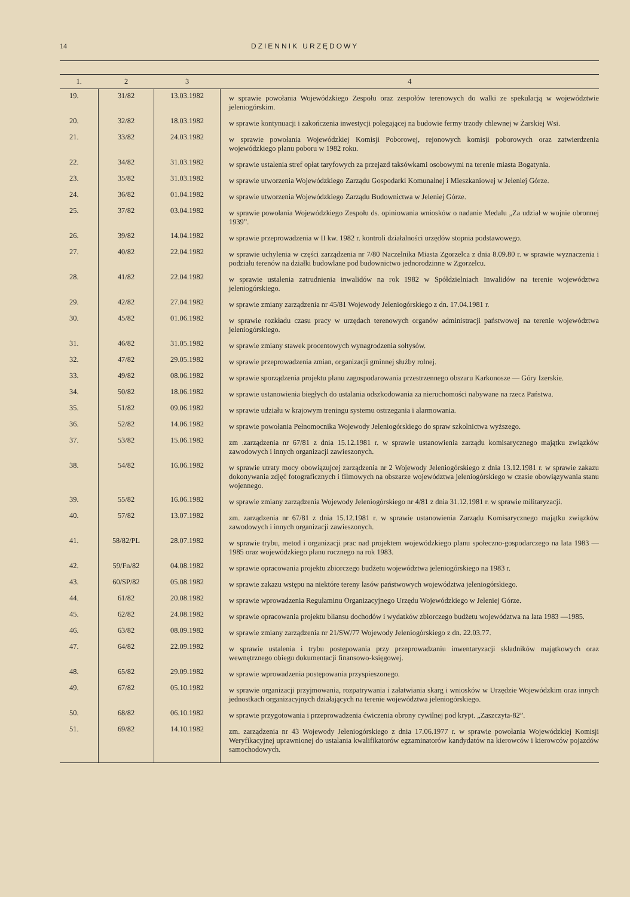14 DZIENNIK URZĘDOWY
| 1. | 2 | 3 | 4 |
| --- | --- | --- | --- |
| 19. | 31/82 | 13.03.1982 | w sprawie powołania Wojewódzkiego Zespołu oraz zespołów terenowych do walki ze spekulacją w województwie jeleniogórskim. |
| 20. | 32/82 | 18.03.1982 | w sprawie kontynuacji i zakończenia inwestycji polegającej na budowie fermy trzody chlewnej w Żarskiej Wsi. |
| 21. | 33/82 | 24.03.1982 | w sprawie powołania Wojewódzkiej Komisji Poborowej, rejonowych komisji poborowych oraz zatwierdzenia wojewódzkiego planu poboru w 1982 roku. |
| 22. | 34/82 | 31.03.1982 | w sprawie ustalenia stref opłat taryfowych za przejazd taksówkami osobowymi na terenie miasta Bogatynia. |
| 23. | 35/82 | 31.03.1982 | w sprawie utworzenia Wojewódzkiego Zarządu Gospodarki Komunalnej i Mieszkaniowej w Jeleniej Górze. |
| 24. | 36/82 | 01.04.1982 | w sprawie utworzenia Wojewódzkiego Zarządu Budownictwa w Jeleniej Górze. |
| 25. | 37/82 | 03.04.1982 | w sprawie powołania Wojewódzkiego Zespołu ds. opiniowania wniosków o nadanie Medalu „Za udział w wojnie obronnej 1939”. |
| 26. | 39/82 | 14.04.1982 | w sprawie przeprowadzenia w II kw. 1982 r. kontroli działalności urzędów stopnia podstawowego. |
| 27. | 40/82 | 22.04.1982 | w sprawie uchylenia w części zarządzenia nr 7/80 Naczelnika Miasta Zgorzelca z dnia 8.09.80 r. w sprawie wyznaczenia i podziału terenów na działki budowlane pod budownictwo jednorodzinne w Zgorzelcu. |
| 28. | 41/82 | 22.04.1982 | w sprawie ustalenia zatrudnienia inwalidów na rok 1982 w Spółdzielniach Inwalidów na terenie województwa jeleniogórskiego. |
| 29. | 42/82 | 27.04.1982 | w sprawie zmiany zarządzenia nr 45/81 Wojewody Jeleniogórskiego z dn. 17.04.1981 r. |
| 30. | 45/82 | 01.06.1982 | w sprawie rozkładu czasu pracy w urzędach terenowych organów administracji państwowej na terenie województwa jeleniogórskiego. |
| 31. | 46/82 | 31.05.1982 | w sprawie zmiany stawek procentowych wynagrodzenia sołtysów. |
| 32. | 47/82 | 29.05.1982 | w sprawie przeprowadzenia zmian, organizacji gminnej służby rolnej. |
| 33. | 49/82 | 08.06.1982 | w sprawie sporządzenia projektu planu zagospodarowania przestrzennego obszaru Karkonosze — Góry Izerskie. |
| 34. | 50/82 | 18.06.1982 | w sprawie ustanowienia biegłych do ustalania odszkodowania za nieruchomości nabywane na rzecz Państwa. |
| 35. | 51/82 | 09.06.1982 | w sprawie udziału w krajowym treningu systemu ostrzegania i alarmowania. |
| 36. | 52/82 | 14.06.1982 | w sprawie powołania Pełnomocnika Wojewody Jeleniogórskiego do spraw szkolnictwa wyższego. |
| 37. | 53/82 | 15.06.1982 | zm .zarządzenia nr 67/81 z dnia 15.12.1981 r. w sprawie ustanowienia zarządu komisarycznego majątku związków zawodowych i innych organizacji zawieszonych. |
| 38. | 54/82 | 16.06.1982 | w sprawie utraty mocy obowiązujcej zarządzenia nr 2 Wojewody Jeleniogórskiego z dnia 13.12.1981 r. w sprawie zakazu dokonywania zdjęć fotograficznych i filmowych na obszarze województwa jeleniogórskiego w czasie obowiązywania stanu wojennego. |
| 39. | 55/82 | 16.06.1982 | w sprawie zmiany zarządzenia Wojewody Jeleniogórskiego nr 4/81 z dnia 31.12.1981 r. w sprawie militaryzacji. |
| 40. | 57/82 | 13.07.1982 | zm. zarządzenia nr 67/81 z dnia 15.12.1981 r. w sprawie ustanowienia Zarządu Komisarycznego majątku związków zawodowych i innych organizacji zawieszonych. |
| 41. | 58/82/PL | 28.07.1982 | w sprawie trybu, metod i organizacji prac nad projektem wojewódzkiego planu społeczno-gospodarczego na lata 1983 — 1985 oraz wojewódzkiego planu rocznego na rok 1983. |
| 42. | 59/Fn/82 | 04.08.1982 | w sprawie opracowania projektu zbiorczego budżetu województwa jeleniogórskiego na 1983 r. |
| 43. | 60/SP/82 | 05.08.1982 | w sprawie zakazu wstępu na niektóre tereny lasów państwowych województwa jeleniogórskiego. |
| 44. | 61/82 | 20.08.1982 | w sprawie wprowadzenia Regulaminu Organizacyjnego Urzędu Wojewódzkiego w Jeleniej Górze. |
| 45. | 62/82 | 24.08.1982 | w sprawie opracowania projektu bliansu dochodów i wydatków zbiorczego budżetu województwa na lata 1983 —1985. |
| 46. | 63/82 | 08.09.1982 | w sprawie zmiany zarządzenia nr 21/SW/77 Wojewody Jeleniogórskiego z dn. 22.03.77. |
| 47. | 64/82 | 22.09.1982 | w sprawie ustalenia i trybu postępowania przy przeprowadzaniu inwentaryzacji składników majątkowych oraz wewnętrznego obiegu dokumentacji finansowo-księgowej. |
| 48. | 65/82 | 29.09.1982 | w sprawie wprowadzenia postępowania przyspieszonego. |
| 49. | 67/82 | 05.10.1982 | w sprawie organizacji przyjmowania, rozpatrywania i załatwiania skarg i wniosków w Urzędzie Wojewódzkim oraz innych jednostkach organizacyjnych działających na terenie województwa jeleniogórskiego. |
| 50. | 68/82 | 06.10.1982 | w sprawie przygotowania i przeprowadzenia ćwiczenia obrony cywilnej pod krypt. „Zaszczyta-82”. |
| 51. | 69/82 | 14.10.1982 | zm. zarządzenia nr 43 Wojewody Jeleniogórskiego z dnia 17.06.1977 r. w sprawie powołania Wojewódzkiej Komisji Weryfikacyjnej uprawnionej do ustalania kwalifikatorów egzaminatorów kandydatów na kierowców i kierowców pojazdów samochodowych. |